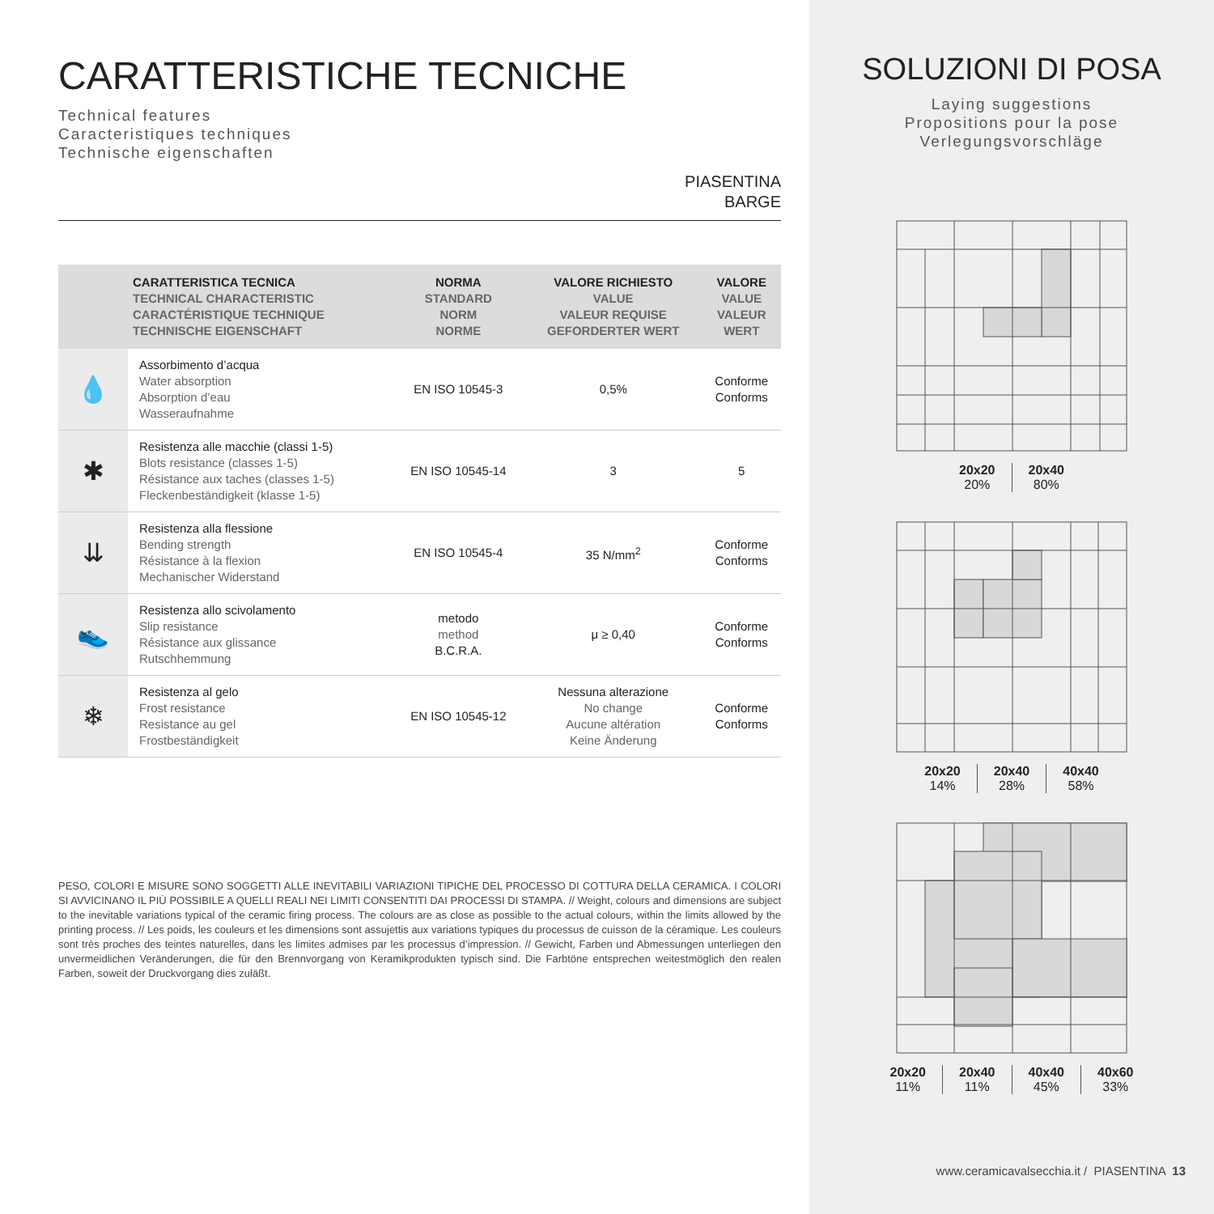CARATTERISTICHE TECNICHE
Technical features
Caracteristiques techniques
Technische eigenschaften
PIASENTINA
BARGE
| | CARATTERISTICA TECNICA TECHNICAL CHARACTERISTIC CARACTÉRISTIQUE TECHNIQUE TECHNISCHE EIGENSCHAFT | NORMA STANDARD NORM NORME | VALORE RICHIESTO VALUE VALEUR REQUISE GEFORDERTER WERT | VALORE VALUE VALEUR WERT |
| --- | --- | --- | --- | --- |
| 💧 | Assorbimento d’acqua Water absorption Absorption d’eau Wasseraufnahme | EN ISO 10545-3 | 0,5% | Conforme Conforms |
| ✱ | Resistenza alle macchie (classi 1-5) Blots resistance (classes 1-5) Résistance aux taches (classes 1-5) Fleckenbeständigkeit (klasse 1-5) | EN ISO 10545-14 | 3 | 5 |
| ⇊ | Resistenza alla flessione Bending strength Résistance à la flexion Mechanischer Widerstand | EN ISO 10545-4 | 35 N/mm<sup>2</sup> | Conforme Conforms |
| 👟 | Resistenza allo scivolamento Slip resistance Résistance aux glissance Rutschhemmung | metodo method B.C.R.A. | μ ≥ 0,40 | Conforme Conforms |
| ❄ | Resistenza al gelo Frost resistance Resistance au gel Frostbeständigkeit | EN ISO 10545-12 | Nessuna alterazione No change Aucune altération Keine Änderung | Conforme Conforms |
PESO, COLORI E MISURE SONO SOGGETTI ALLE INEVITABILI VARIAZIONI TIPICHE DEL PROCESSO DI COTTURA DELLA CERAMICA. I COLORI SI AVVICINANO IL PIÙ POSSIBILE A QUELLI REALI NEI LIMITI CONSENTITI DAI PROCESSI DI STAMPA. // Weight, colours and dimensions are subject to the inevitable variations typical of the ceramic firing process. The colours are as close as possible to the actual colours, within the limits allowed by the printing process. // Les poids, les couleurs et les dimensions sont assujettis aux variations typiques du processus de cuisson de la céramique. Les couleurs sont très proches des teintes naturelles, dans les limites admises par les processus d’impression. // Gewicht, Farben und Abmessungen unterliegen den unvermeidlichen Veränderungen, die für den Brennvorgang von Keramikprodukten typisch sind. Die Farbtöne entsprechen weitestmöglich den realen Farben, soweit der Druckvorgang dies zuläßt.
SOLUZIONI DI POSA
Laying suggestions
Propositions pour la pose
Verlegungsvorschläge
20x20
20%
20x40
80%
20x20
14%
20x40
28%
40x40
58%
20x20
11%
20x40
11%
40x40
45%
40x60
33%
www.ceramicavalsecchia.it / PIASENTINA 13